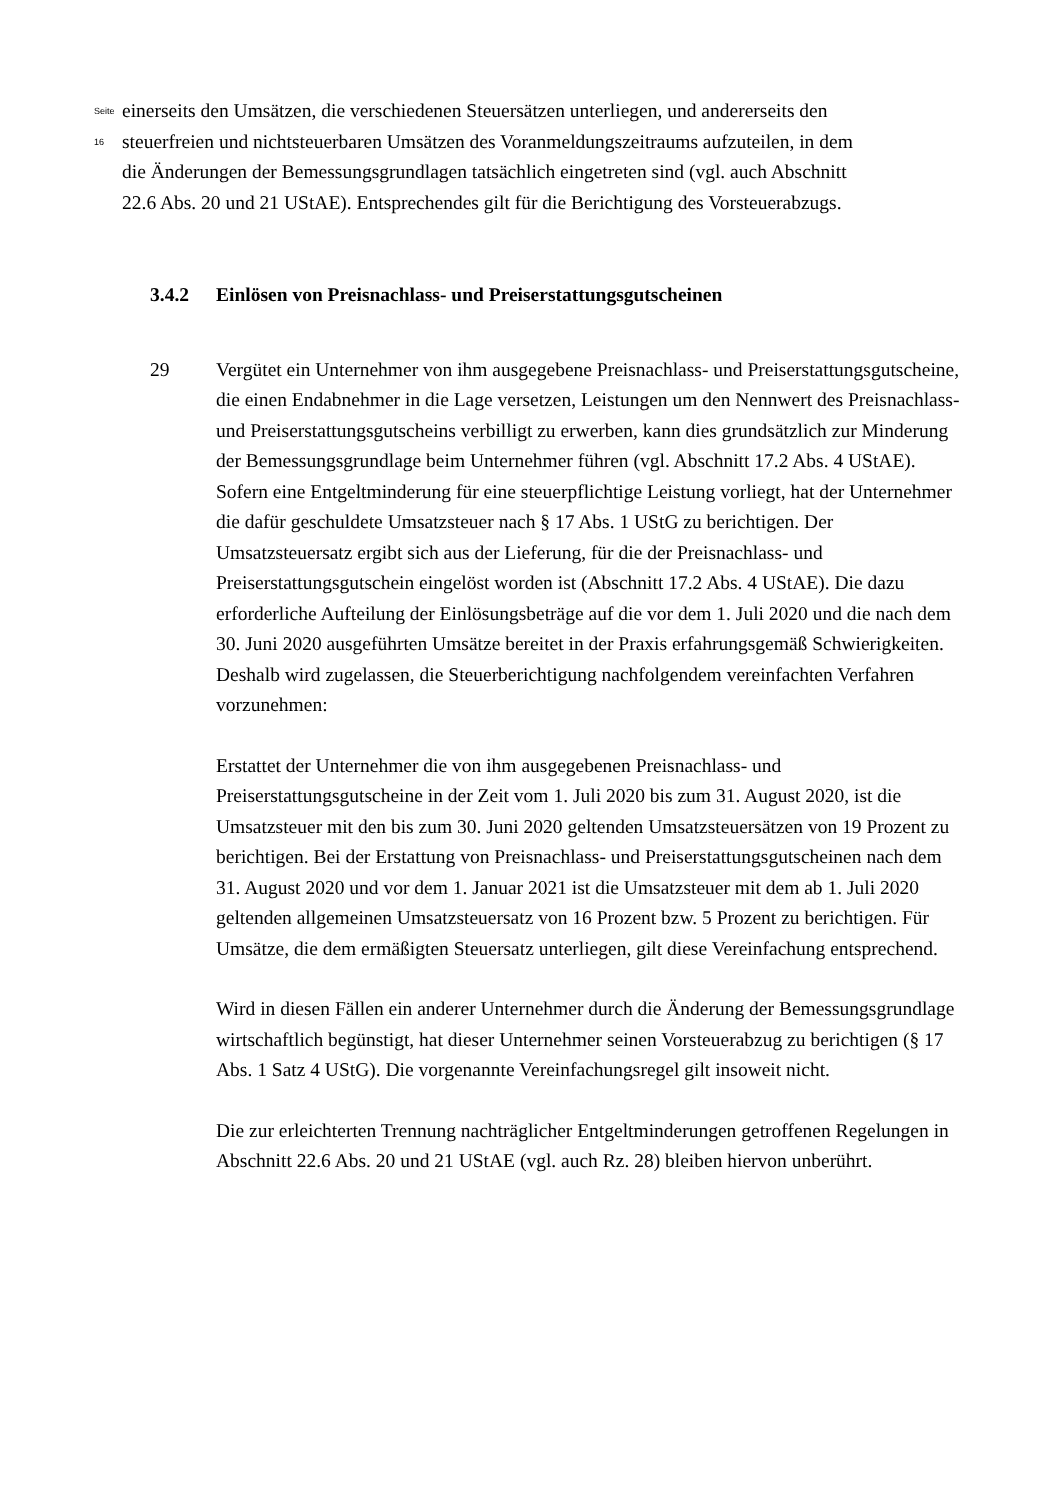Seite 16
einerseits den Umsätzen, die verschiedenen Steuersätzen unterliegen, und andererseits den steuerfreien und nichtsteuerbaren Umsätzen des Voranmeldungszeitraums aufzuteilen, in dem die Änderungen der Bemessungsgrundlagen tatsächlich eingetreten sind (vgl. auch Abschnitt 22.6 Abs. 20 und 21 UStAE). Entsprechendes gilt für die Berichtigung des Vorsteuerabzugs.
3.4.2 Einlösen von Preisnachlass- und Preiserstattungsgutscheinen
29 Vergütet ein Unternehmer von ihm ausgegebene Preisnachlass- und Preiserstattungsgutscheine, die einen Endabnehmer in die Lage versetzen, Leistungen um den Nennwert des Preisnachlass- und Preiserstattungsgutscheins verbilligt zu erwerben, kann dies grundsätzlich zur Minderung der Bemessungsgrundlage beim Unternehmer führen (vgl. Abschnitt 17.2 Abs. 4 UStAE). Sofern eine Entgeltminderung für eine steuerpflichtige Leistung vorliegt, hat der Unternehmer die dafür geschuldete Umsatzsteuer nach § 17 Abs. 1 UStG zu berichtigen. Der Umsatzsteuersatz ergibt sich aus der Lieferung, für die der Preisnachlass- und Preiserstattungsgutschein eingelöst worden ist (Abschnitt 17.2 Abs. 4 UStAE). Die dazu erforderliche Aufteilung der Einlösungsbeträge auf die vor dem 1. Juli 2020 und die nach dem 30. Juni 2020 ausgeführten Umsätze bereitet in der Praxis erfahrungsgemäß Schwierigkeiten. Deshalb wird zugelassen, die Steuerberichtigung nachfolgendem vereinfachten Verfahren vorzunehmen:
Erstattet der Unternehmer die von ihm ausgegebenen Preisnachlass- und Preiserstattungsgutscheine in der Zeit vom 1. Juli 2020 bis zum 31. August 2020, ist die Umsatzsteuer mit den bis zum 30. Juni 2020 geltenden Umsatzsteuersätzen von 19 Prozent zu berichtigen. Bei der Erstattung von Preisnachlass- und Preiserstattungsgutscheinen nach dem 31. August 2020 und vor dem 1. Januar 2021 ist die Umsatzsteuer mit dem ab 1. Juli 2020 geltenden allgemeinen Umsatzsteuersatz von 16 Prozent bzw. 5 Prozent zu berichtigen. Für Umsätze, die dem ermäßigten Steuersatz unterliegen, gilt diese Vereinfachung entsprechend.
Wird in diesen Fällen ein anderer Unternehmer durch die Änderung der Bemessungsgrundlage wirtschaftlich begünstigt, hat dieser Unternehmer seinen Vorsteuerabzug zu berichtigen (§ 17 Abs. 1 Satz 4 UStG). Die vorgenannte Vereinfachungsregel gilt insoweit nicht.
Die zur erleichterten Trennung nachträglicher Entgeltminderungen getroffenen Regelungen in Abschnitt 22.6 Abs. 20 und 21 UStAE (vgl. auch Rz. 28) bleiben hiervon unberührt.